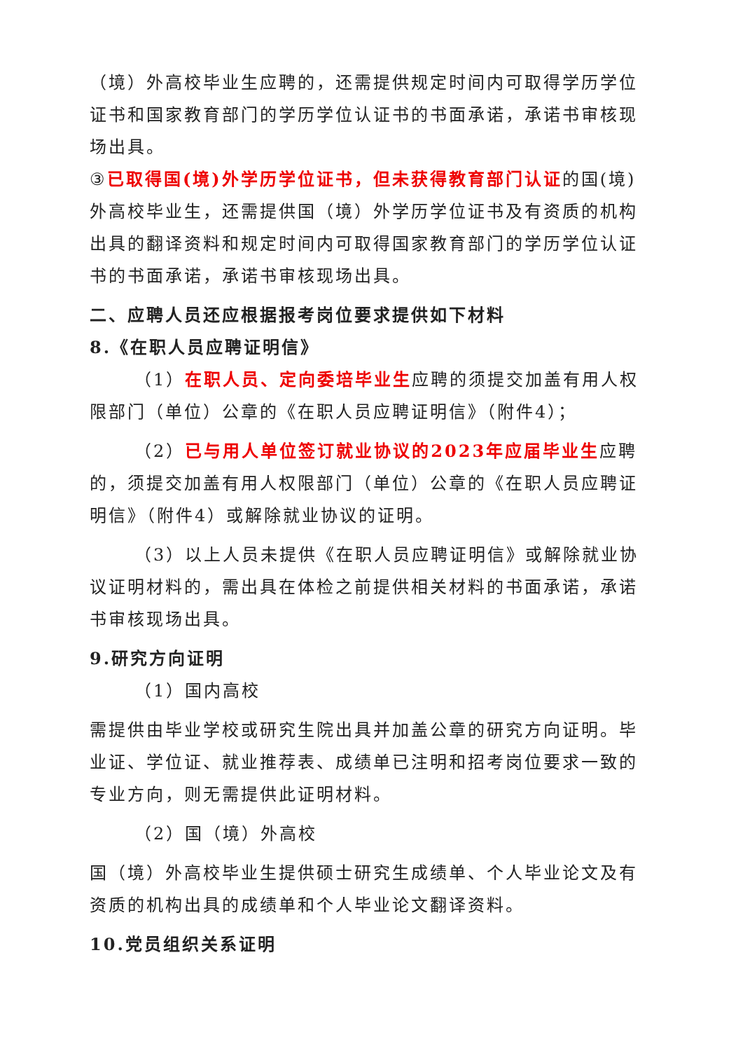（境）外高校毕业生应聘的，还需提供规定时间内可取得学历学位证书和国家教育部门的学历学位认证书的书面承诺，承诺书审核现场出具。
③已取得国(境)外学历学位证书，但未获得教育部门认证的国(境)外高校毕业生，还需提供国（境）外学历学位证书及有资质的机构出具的翻译资料和规定时间内可取得国家教育部门的学历学位认证书的书面承诺，承诺书审核现场出具。
二、应聘人员还应根据报考岗位要求提供如下材料
8.《在职人员应聘证明信》
（1）在职人员、定向委培毕业生应聘的须提交加盖有用人权限部门（单位）公章的《在职人员应聘证明信》（附件4）；
（2）已与用人单位签订就业协议的2023年应届毕业生应聘的，须提交加盖有用人权限部门（单位）公章的《在职人员应聘证明信》（附件4）或解除就业协议的证明。
（3）以上人员未提供《在职人员应聘证明信》或解除就业协议证明材料的，需出具在体检之前提供相关材料的书面承诺，承诺书审核现场出具。
9.研究方向证明
（1）国内高校
需提供由毕业学校或研究生院出具并加盖公章的研究方向证明。毕业证、学位证、就业推荐表、成绩单已注明和招考岗位要求一致的专业方向，则无需提供此证明材料。
（2）国（境）外高校
国（境）外高校毕业生提供硕士研究生成绩单、个人毕业论文及有资质的机构出具的成绩单和个人毕业论文翻译资料。
10.党员组织关系证明